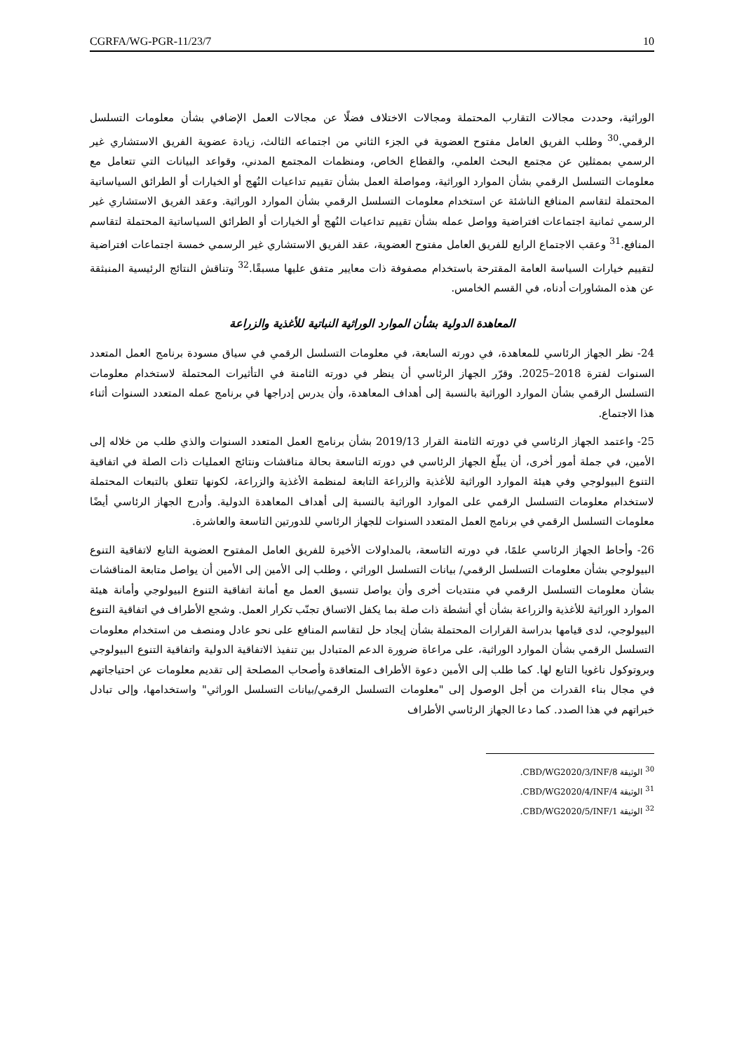CGRFA/WG-PGR-11/23/7 10
الوراثية، وحددت مجالات التقارب المحتملة ومجالات الاختلاف فضلًا عن مجالات العمل الإضافي بشأن معلومات التسلسل الرقمي.<sup>30</sup> وطلب الفريق العامل مفتوح العضوية في الجزء الثاني من اجتماعه الثالث، زيادة عضوية الفريق الاستشاري غير الرسمي بممثلين عن مجتمع البحث العلمي، والقطاع الخاص، ومنظمات المجتمع المدني، وقواعد البيانات التي تتعامل مع معلومات التسلسل الرقمي بشأن الموارد الوراثية، ومواصلة العمل بشأن تقييم تداعيات النُهج أو الخيارات أو الطرائق السياساتية المحتملة لتقاسم المنافع الناشئة عن استخدام معلومات التسلسل الرقمي بشأن الموارد الوراثية. وعقد الفريق الاستشاري غير الرسمي ثمانية اجتماعات افتراضية وواصل عمله بشأن تقييم تداعيات النُهج أو الخيارات أو الطرائق السياساتية المحتملة لتقاسم المنافع.<sup>31</sup> وعقب الاجتماع الرابع للفريق العامل مفتوح العضوية، عقد الفريق الاستشاري غير الرسمي خمسة اجتماعات افتراضية لتقييم خيارات السياسة العامة المقترحة باستخدام مصفوفة ذات معايير متفق عليها مسبقًا.<sup>32</sup> وتناقش النتائج الرئيسية المنبثقة عن هذه المشاورات أدناه، في القسم الخامس.
المعاهدة الدولية بشأن الموارد الوراثية النباتية للأغذية والزراعة
24- نظر الجهاز الرئاسي للمعاهدة، في دورته السابعة، في معلومات التسلسل الرقمي في سياق مسودة برنامج العمل المتعدد السنوات لفترة 2018–2025. وقرّر الجهاز الرئاسي أن ينظر في دورته الثامنة في التأثيرات المحتملة لاستخدام معلومات التسلسل الرقمي بشأن الموارد الوراثية بالنسبة إلى أهداف المعاهدة، وأن يدرس إدراجها في برنامج عمله المتعدد السنوات أثناء هذا الاجتماع.
25- واعتمد الجهاز الرئاسي في دورته الثامنة القرار 2019/13 بشأن برنامج العمل المتعدد السنوات والذي طلب من خلاله إلى الأمين، في جملة أمور أخرى، أن يبلّغ الجهاز الرئاسي في دورته التاسعة بحالة مناقشات ونتائج العمليات ذات الصلة في اتفاقية التنوع البيولوجي وفي هيئة الموارد الوراثية للأغذية والزراعة التابعة لمنظمة الأغذية والزراعة، لكونها تتعلق بالتبعات المحتملة لاستخدام معلومات التسلسل الرقمي على الموارد الوراثية بالنسبة إلى أهداف المعاهدة الدولية. وأدرج الجهاز الرئاسي أيضًا معلومات التسلسل الرقمي في برنامج العمل المتعدد السنوات للجهاز الرئاسي للدورتين التاسعة والعاشرة.
26- وأحاط الجهاز الرئاسي علمًا، في دورته التاسعة، بالمداولات الأخيرة للفريق العامل المفتوح العضوية التابع لاتفاقية التنوع البيولوجي بشأن معلومات التسلسل الرقمي/ بيانات التسلسل الوراثي ، وطلب إلى الأمين إلى الأمين أن يواصل متابعة المناقشات بشأن معلومات التسلسل الرقمي في منتديات أخرى وأن يواصل تنسيق العمل مع أمانة اتفاقية التنوع البيولوجي وأمانة هيئة الموارد الوراثية للأغذية والزراعة بشأن أي أنشطة ذات صلة بما يكفل الاتساق تجنّب تكرار العمل. وشجع الأطراف في اتفاقية التنوع البيولوجي، لدى قيامها بدراسة القرارات المحتملة بشأن إيجاد حل لتقاسم المنافع على نحو عادل ومنصف من استخدام معلومات التسلسل الرقمي بشأن الموارد الوراثية، على مراعاة ضرورة الدعم المتبادل بين تنفيذ الاتفاقية الدولية واتفاقية التنوع البيولوجي وبروتوكول ناغويا التابع لها. كما طلب إلى الأمين دعوة الأطراف المتعاقدة وأصحاب المصلحة إلى تقديم معلومات عن احتياجاتهم في مجال بناء القدرات من أجل الوصول إلى "معلومات التسلسل الرقمي/بيانات التسلسل الوراثي" واستخدامها، وإلى تبادل خبراتهم في هذا الصدد. كما دعا الجهاز الرئاسي الأطراف
<sup>30</sup> الوثيقة CBD/WG2020/3/INF/8.
<sup>31</sup> الوثيقة CBD/WG2020/4/INF/4.
<sup>32</sup> الوثيقة CBD/WG2020/5/INF/1.